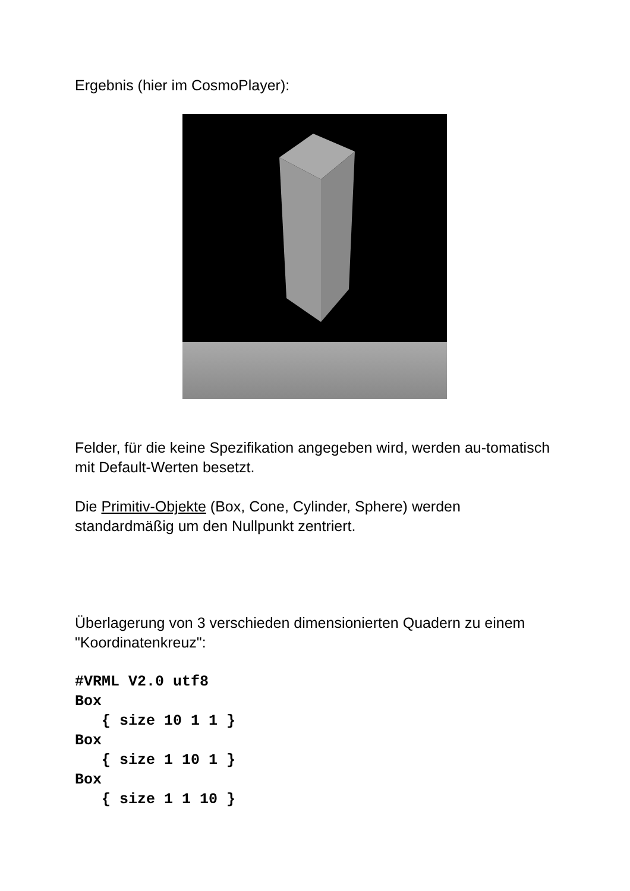Ergebnis (hier im CosmoPlayer):
Felder, für die keine Spezifikation angegeben wird, werden au-tomatisch mit Default-Werten besetzt.
Die Primitiv-Objekte (Box, Cone, Cylinder, Sphere) werden standardmäßig um den Nullpunkt zentriert.
Überlagerung von 3 verschieden dimensionierten Quadern zu einem "Koordinatenkreuz":
#VRML V2.0 utf8
Box
   { size 10 1 1 }
Box
   { size 1 10 1 }
Box
   { size 1 1 10 }